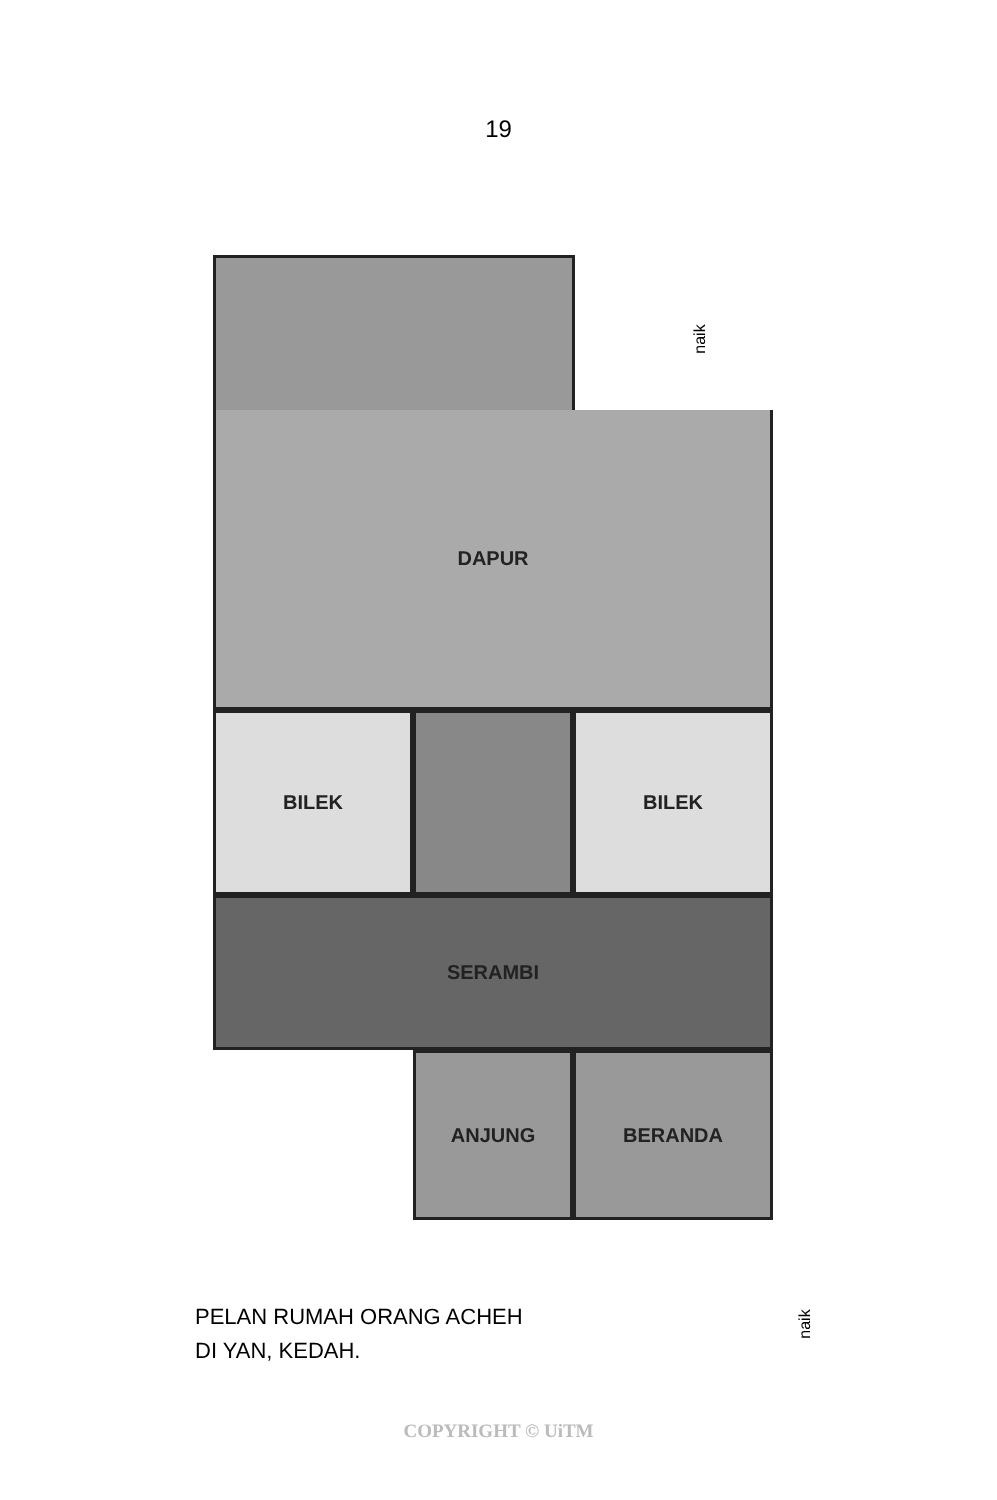19
DAPUR
BILEK BILEK
SERAMBI
ANJUNG BERANDA
naik
naik
PELAN RUMAH ORANG ACHEH
DI YAN, KEDAH.
COPYRIGHT © UiTM